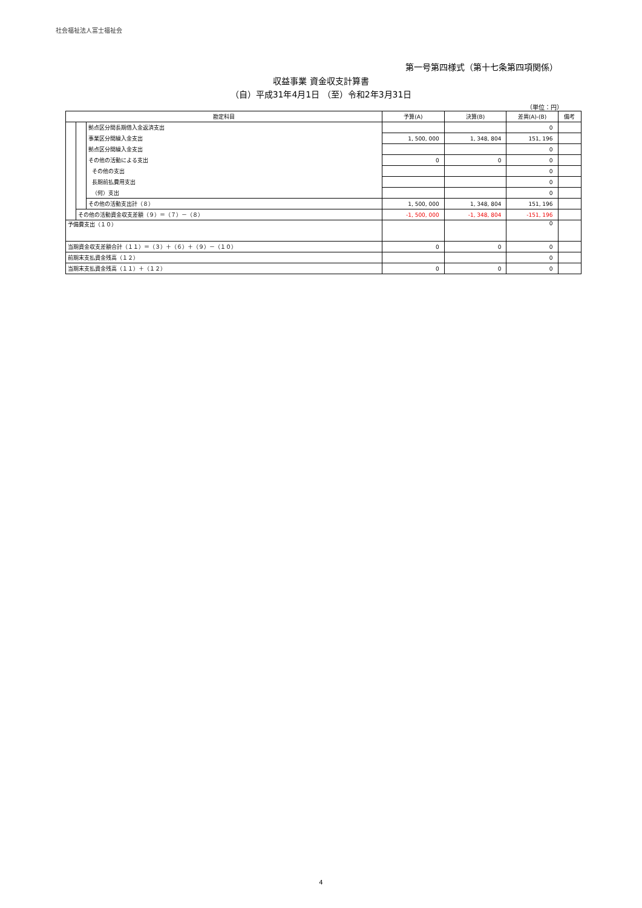社会福祉法人富士福祉会
第一号第四様式（第十七条第四項関係）
収益事業 資金収支計算書
（自）平成31年4月1日 （至）令和2年3月31日
（単位：円）
| 勘定科目 | | | 予算(A) | 決算(B) | 差異(A)-(B) | 備考 |
| --- | --- | --- | --- | --- | --- | --- |
| | | 拠点区分間長期借入金返済支出 | | | 0 | |
| | | 事業区分間繰入金支出 | 1, 500, 000 | 1, 348, 804 | 151, 196 | |
| | | 拠点区分間繰入金支出 | | | 0 | |
| | | その他の活動による支出 | 0 | 0 | 0 | |
| | | その他の支出 | | | 0 | |
| | | 長期前払費用支出 | | | 0 | |
| | | （何）支出 | | | 0 | |
| | | その他の活動支出計（８） | 1, 500, 000 | 1, 348, 804 | 151, 196 | |
| | その他の活動資金収支差額（９）＝（７）－（８） | | -1, 500, 000 | -1, 348, 804 | -151, 196 | |
| 予備費支出（１０） | | | | | 0 | |
| 当期資金収支差額合計（１１）＝（３）＋（６）＋（９）－（１０） | | | 0 | 0 | 0 | |
| 前期末支払資金残高（１２） | | | | | 0 | |
| 当期末支払資金残高（１１）＋（１２） | | | 0 | 0 | 0 | |
4